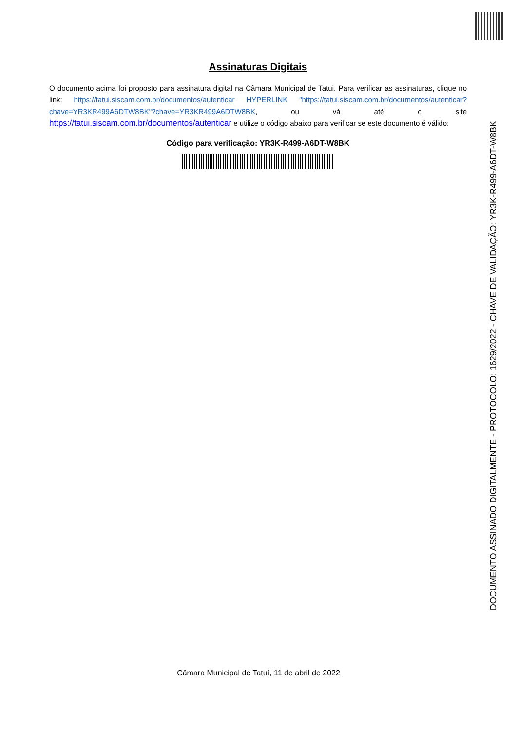Assinaturas Digitais
O documento acima foi proposto para assinatura digital na Câmara Municipal de Tatui. Para verificar as assinaturas, clique no link: https://tatui.siscam.com.br/documentos/autenticar HYPERLINK "https://tatui.siscam.com.br/documentos/autenticar?chave=YR3KR499A6DTW8BK"?chave=YR3KR499A6DTW8BK, ou vá até o site https://tatui.siscam.com.br/documentos/autenticar e utilize o código abaixo para verificar se este documento é válido:
Código para verificação: YR3K-R499-A6DT-W8BK
DOCUMENTO ASSINADO DIGITALMENTE - PROTOCOLO: 1629/2022 - CHAVE DE VALIDAÇÃO: YR3K-R499-A6DT-W8BK
Câmara Municipal de Tatuí, 11 de abril de 2022